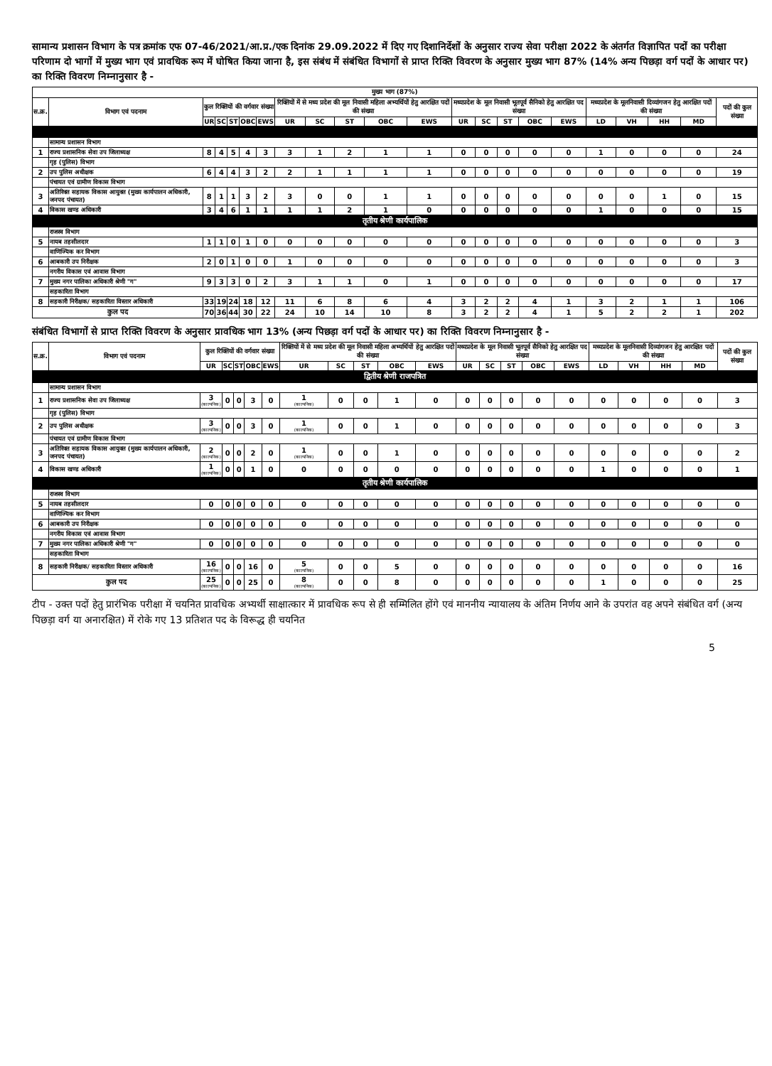सामान्य प्रशासन विभाग के पत्र क्रमांक एफ 07-46/2021/आ.प्र./एक दिनांक 29.09.2022 में दिए गए दिशानिर्देशों के अनुसार राज्य सेवा परीक्षा 2022 के अंतर्गत विज्ञापित पदों का परीक्षा परिणाम दो भागों में मुख्य भाग एवं प्रावधिक रूप में घोषित किया जाना है, इस संबंध में संबंधित विभागों से प्राप्त रिक्ति विवरण के अनुसार मुख्य भाग 87% (14% अन्य पिछड़ा वर्ग पदों के आधार पर) का रिक्ति विवरण निम्नानुसार है -
| मुख्य भाग (87%) | | | | | | | | | | | | | | | | | | | | | |
| --- | --- | --- | --- | --- | --- | --- | --- | --- | --- | --- | --- | --- | --- | --- | --- | --- | --- | --- | --- | --- | --- |
| स.क्र. | विभाग एवं पदनाम | कुल रिक्तियों की वर्गवार संख्या | | | | | रिक्तियों में से मध्य प्रदेश की मूल निवासी महिला अभ्यर्थियों हेतु आरक्षित पदों की संख्या | | | | | मध्यप्रदेश के मूल निवासी भूतपूर्व सैनिको हेतु आरक्षित पद संख्या | | | | | मध्यप्रदेश के मूलनिवासी दिव्यांगजन हेतु आरक्षित पदों की संख्या | | | | पदों की कुल संख्या |
| | | UR | SC | ST | OBC | EWS | UR | SC | ST | OBC | EWS | UR | SC | ST | OBC | EWS | LD | VH | HH | MD | |
| | सामान्य प्रशासन विभाग | | | | | | | | | | | | | | | | | | | | |
| 1 | राज्य प्रशासनिक सेवा उप जिलाध्यक्ष | 8 | 4 | 5 | 4 | 3 | 3 | 1 | 2 | 1 | 1 | 0 | 0 | 0 | 0 | 0 | 1 | 0 | 0 | 0 | 24 |
| | गृह (पुलिस) विभाग | | | | | | | | | | | | | | | | | | | | |
| 2 | उप पुलिस अधीक्षक | 6 | 4 | 4 | 3 | 2 | 2 | 1 | 1 | 1 | 1 | 0 | 0 | 0 | 0 | 0 | 0 | 0 | 0 | 0 | 19 |
| | पंचायत एवं ग्रामीण विकास विभाग | | | | | | | | | | | | | | | | | | | | |
| 3 | अतिरिक्त सहायक विकास आयुक्त (मुख्य कार्यपालन अधिकारी, जनपद पंचायत) | 8 | 1 | 1 | 3 | 2 | 3 | 0 | 0 | 1 | 1 | 0 | 0 | 0 | 0 | 0 | 0 | 0 | 1 | 0 | 15 |
| 4 | विकास खण्ड अधिकारी | 3 | 4 | 6 | 1 | 1 | 1 | 1 | 2 | 1 | 0 | 0 | 0 | 0 | 0 | 0 | 1 | 0 | 0 | 0 | 15 |
| तृतीय श्रेणी कार्यपालिक | | | | | | | | | | | | | | | | | | | | | |
| | राजस्व विभाग | | | | | | | | | | | | | | | | | | | | |
| 5 | नायब तहसीलदार | 1 | 1 | 0 | 1 | 0 | 0 | 0 | 0 | 0 | 0 | 0 | 0 | 0 | 0 | 0 | 0 | 0 | 0 | 0 | 3 |
| | वाणिज्यिक कर विभाग | | | | | | | | | | | | | | | | | | | | |
| 6 | आबकारी उप निरीक्षक | 2 | 0 | 1 | 0 | 0 | 1 | 0 | 0 | 0 | 0 | 0 | 0 | 0 | 0 | 0 | 0 | 0 | 0 | 0 | 3 |
| | नगरीय विकास एवं आवास विभाग | | | | | | | | | | | | | | | | | | | | |
| 7 | मुख्य नगर पालिका अधिकारी श्रेणी "ग" | 9 | 3 | 3 | 0 | 2 | 3 | 1 | 1 | 0 | 1 | 0 | 0 | 0 | 0 | 0 | 0 | 0 | 0 | 0 | 17 |
| | सहकारिता विभाग | | | | | | | | | | | | | | | | | | | | |
| 8 | सहकारी निरीक्षक/ सहकारिता विस्तार अधिकारी | 33 | 19 | 24 | 18 | 12 | 11 | 6 | 8 | 6 | 4 | 3 | 2 | 2 | 4 | 1 | 3 | 2 | 1 | 1 | 106 |
| कुल पद | | 70 | 36 | 44 | 30 | 22 | 24 | 10 | 14 | 10 | 8 | 3 | 2 | 2 | 4 | 1 | 5 | 2 | 2 | 1 | 202 |
संबंधित विभागों से प्राप्त रिक्ति विवरण के अनुसार प्रावधिक भाग 13% (अन्य पिछड़ा वर्ग पदों के आधार पर) का रिक्ति विवरण निम्नानुसार है -
| स.क्र. | विभाग एवं पदनाम | कुल रिक्तियों की वर्गवार संख्या | | | | | रिक्तियों में से मध्य प्रदेश की मूल निवासी महिला अभ्यर्थियों हेतु आरक्षित पदों की संख्या | | | | | मध्यप्रदेश के मूल निवासी भूतपूर्व सैनिको हेतु आरक्षित पद संख्या | | | | | मध्यप्रदेश के मूलनिवासी दिव्यांगजन हेतु आरक्षित पदों की संख्या | | | | पदों की कुल संख्या |
| --- | --- | --- | --- | --- | --- | --- | --- | --- | --- | --- | --- | --- | --- | --- | --- | --- | --- | --- | --- | --- | --- |
| | | UR | SC | ST | OBC | EWS | UR | SC | ST | OBC | EWS | UR | SC | ST | OBC | EWS | LD | VH | HH | MD | |
| द्वितीय श्रेणी राजपत्रित | | | | | | | | | | | | | | | | | | | | | |
| | सामान्य प्रशासन विभाग | | | | | | | | | | | | | | | | | | | | |
| 1 | राज्य प्रशासनिक सेवा उप जिलाध्यक्ष | 3 (काल्पनिक) | 0 | 0 | 3 | 0 | 1 (काल्पनिक) | 0 | 0 | 1 | 0 | 0 | 0 | 0 | 0 | 0 | 0 | 0 | 0 | 0 | 3 |
| | गृह (पुलिस) विभाग | | | | | | | | | | | | | | | | | | | | |
| 2 | उप पुलिस अधीक्षक | 3 (काल्पनिक) | 0 | 0 | 3 | 0 | 1 (काल्पनिक) | 0 | 0 | 1 | 0 | 0 | 0 | 0 | 0 | 0 | 0 | 0 | 0 | 0 | 3 |
| | पंचायत एवं ग्रामीण विकास विभाग | | | | | | | | | | | | | | | | | | | | |
| 3 | अतिरिक्त सहायक विकास आयुक्त (मुख्य कार्यपालन अधिकारी, जनपद पंचायत) | 2 (काल्पनिक) | 0 | 0 | 2 | 0 | 1 (काल्पनिक) | 0 | 0 | 1 | 0 | 0 | 0 | 0 | 0 | 0 | 0 | 0 | 0 | 0 | 2 |
| 4 | विकास खण्ड अधिकारी | 1 (काल्पनिक) | 0 | 0 | 1 | 0 | 0 | 0 | 0 | 0 | 0 | 0 | 0 | 0 | 0 | 0 | 1 | 0 | 0 | 0 | 1 |
| तृतीय श्रेणी कार्यपालिक | | | | | | | | | | | | | | | | | | | | | |
| | राजस्व विभाग | | | | | | | | | | | | | | | | | | | | |
| 5 | नायब तहसीलदार | 0 | 0 | 0 | 0 | 0 | 0 | 0 | 0 | 0 | 0 | 0 | 0 | 0 | 0 | 0 | 0 | 0 | 0 | 0 | 0 |
| | वाणिज्यिक कर विभाग | | | | | | | | | | | | | | | | | | | | |
| 6 | आबकारी उप निरीक्षक | 0 | 0 | 0 | 0 | 0 | 0 | 0 | 0 | 0 | 0 | 0 | 0 | 0 | 0 | 0 | 0 | 0 | 0 | 0 | 0 |
| | नगरीय विकास एवं आवास विभाग | | | | | | | | | | | | | | | | | | | | |
| 7 | मुख्य नगर पालिका अधिकारी श्रेणी "ग" | 0 | 0 | 0 | 0 | 0 | 0 | 0 | 0 | 0 | 0 | 0 | 0 | 0 | 0 | 0 | 0 | 0 | 0 | 0 | 0 |
| | सहकारिता विभाग | | | | | | | | | | | | | | | | | | | | |
| 8 | सहकारी निरीक्षक/ सहकारिता विस्तार अधिकारी | 16 (काल्पनिक) | 0 | 0 | 16 | 0 | 5 (काल्पनिक) | 0 | 0 | 5 | 0 | 0 | 0 | 0 | 0 | 0 | 0 | 0 | 0 | 0 | 16 |
| कुल पद | | 25 (काल्पनिक) | 0 | 0 | 25 | 0 | 8 (काल्पनिक) | 0 | 0 | 8 | 0 | 0 | 0 | 0 | 0 | 0 | 1 | 0 | 0 | 0 | 25 |
टीप - उक्त पदों हेतु प्रारंभिक परीक्षा में चयनित प्रावधिक अभ्यर्थी साक्षात्कार में प्रावधिक रूप से ही सम्मिलित होंगे एवं माननीय न्यायालय के अंतिम निर्णय आने के उपरांत वह अपने संबंधित वर्ग (अन्य पिछड़ा वर्ग या अनारक्षित) में रोके गए 13 प्रतिशत पद के विरूद्ध ही चयनित
5